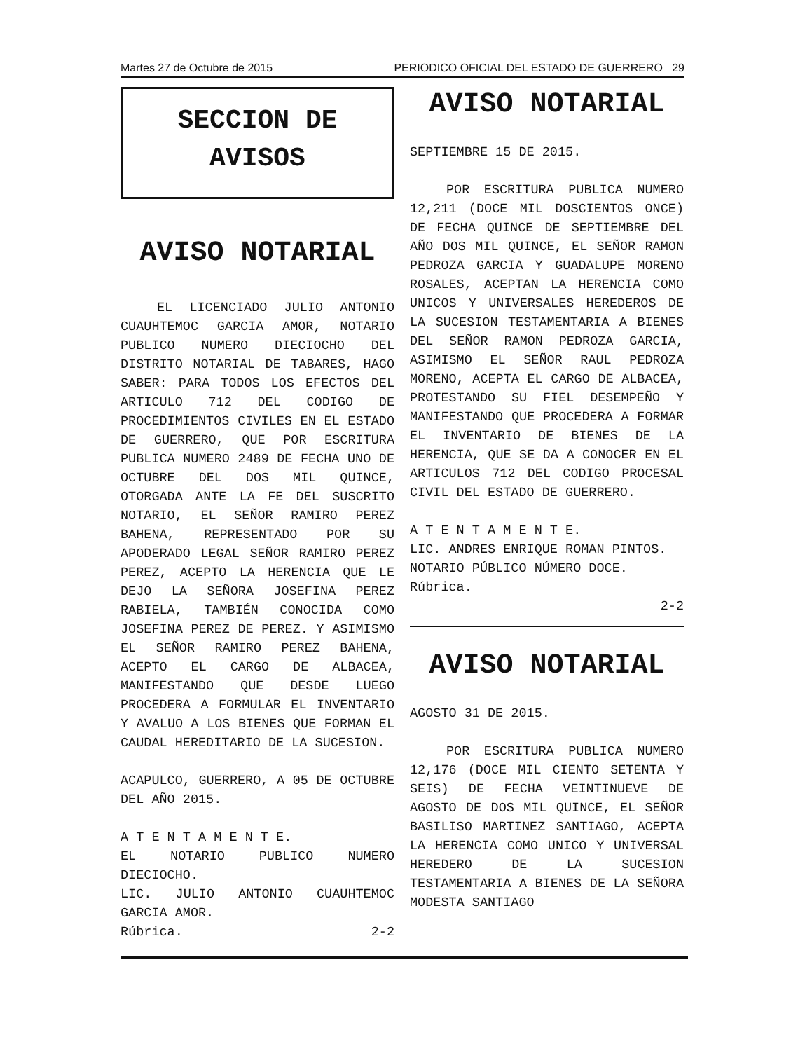Martes 27 de Octubre de 2015 PERIODICO OFICIAL DEL ESTADO DE GUERRERO 29
SECCION DE
AVISOS
AVISO NOTARIAL
EL LICENCIADO JULIO ANTONIO CUAUHTEMOC GARCIA AMOR, NOTARIO PUBLICO NUMERO DIECIOCHO DEL DISTRITO NOTARIAL DE TABARES, HAGO SABER: PARA TODOS LOS EFECTOS DEL ARTICULO 712 DEL CODIGO DE PROCEDIMIENTOS CIVILES EN EL ESTADO DE GUERRERO, QUE POR ESCRITURA PUBLICA NUMERO 2489 DE FECHA UNO DE OCTUBRE DEL DOS MIL QUINCE, OTORGADA ANTE LA FE DEL SUSCRITO NOTARIO, EL SEÑOR RAMIRO PEREZ BAHENA, REPRESENTADO POR SU APODERADO LEGAL SEÑOR RAMIRO PEREZ PEREZ, ACEPTO LA HERENCIA QUE LE DEJO LA SEÑORA JOSEFINA PEREZ RABIELA, TAMBIÉN CONOCIDA COMO JOSEFINA PEREZ DE PEREZ. Y ASIMISMO EL SEÑOR RAMIRO PEREZ BAHENA, ACEPTO EL CARGO DE ALBACEA, MANIFESTANDO QUE DESDE LUEGO PROCEDERA A FORMULAR EL INVENTARIO Y AVALUO A LOS BIENES QUE FORMAN EL CAUDAL HEREDITARIO DE LA SUCESION.
ACAPULCO, GUERRERO, A 05 DE OCTUBRE DEL AÑO 2015.
A T E N T A M E N T E.
EL NOTARIO PUBLICO NUMERO DIECIOCHO.
LIC. JULIO ANTONIO CUAUHTEMOC GARCIA AMOR.
Rúbrica. 2-2
AVISO NOTARIAL
SEPTIEMBRE 15 DE 2015.
POR ESCRITURA PUBLICA NUMERO 12,211 (DOCE MIL DOSCIENTOS ONCE) DE FECHA QUINCE DE SEPTIEMBRE DEL AÑO DOS MIL QUINCE, EL SEÑOR RAMON PEDROZA GARCIA Y GUADALUPE MORENO ROSALES, ACEPTAN LA HERENCIA COMO UNICOS Y UNIVERSALES HEREDEROS DE LA SUCESION TESTAMENTARIA A BIENES DEL SEÑOR RAMON PEDROZA GARCIA, ASIMISMO EL SEÑOR RAUL PEDROZA MORENO, ACEPTA EL CARGO DE ALBACEA, PROTESTANDO SU FIEL DESEMPEÑO Y MANIFESTANDO QUE PROCEDERA A FORMAR EL INVENTARIO DE BIENES DE LA HERENCIA, QUE SE DA A CONOCER EN EL ARTICULOS 712 DEL CODIGO PROCESAL CIVIL DEL ESTADO DE GUERRERO.
A T E N T A M E N T E.
LIC. ANDRES ENRIQUE ROMAN PINTOS.
NOTARIO PÚBLICO NÚMERO DOCE.
Rúbrica.
2-2
AVISO NOTARIAL
AGOSTO 31 DE 2015.
POR ESCRITURA PUBLICA NUMERO 12,176 (DOCE MIL CIENTO SETENTA Y SEIS) DE FECHA VEINTINUEVE DE AGOSTO DE DOS MIL QUINCE, EL SEÑOR BASILISO MARTINEZ SANTIAGO, ACEPTA LA HERENCIA COMO UNICO Y UNIVERSAL HEREDERO DE LA SUCESION TESTAMENTARIA A BIENES DE LA SEÑORA MODESTA SANTIAGO